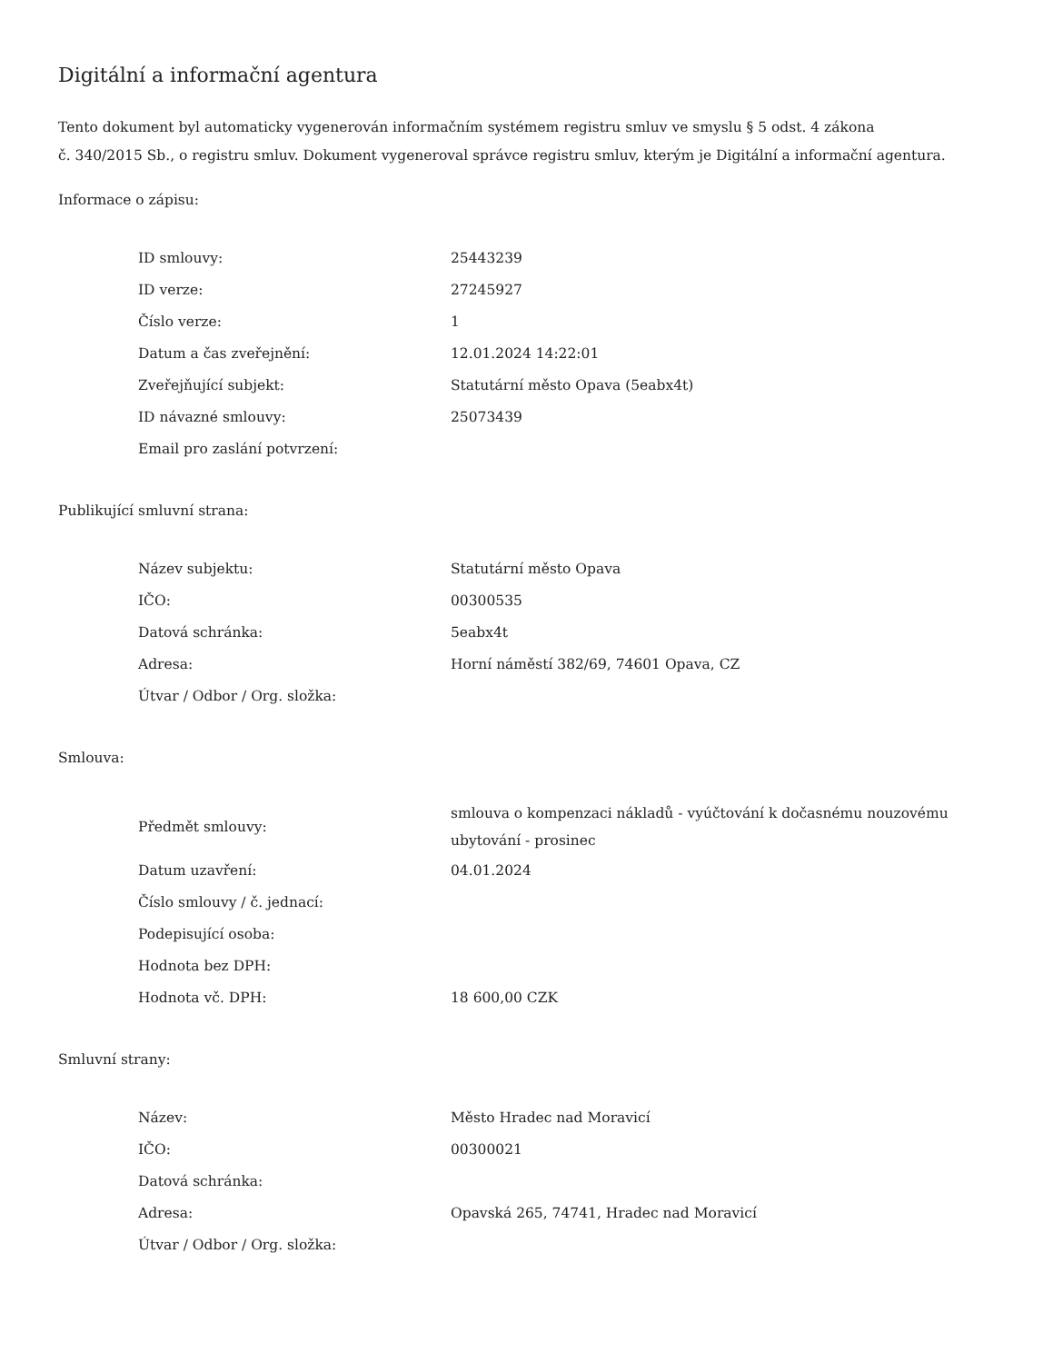Digitální a informační agentura
Tento dokument byl automaticky vygenerován informačním systémem registru smluv ve smyslu § 5 odst. 4 zákona
č. 340/2015 Sb., o registru smluv. Dokument vygeneroval správce registru smluv, kterým je Digitální a informační agentura.
Informace o zápisu:
| ID smlouvy: | 25443239 |
| ID verze: | 27245927 |
| Číslo verze: | 1 |
| Datum a čas zveřejnění: | 12.01.2024 14:22:01 |
| Zveřejňující subjekt: | Statutární město Opava (5eabx4t) |
| ID návazné smlouvy: | 25073439 |
| Email pro zaslání potvrzení: | |
Publikující smluvní strana:
| Název subjektu: | Statutární město Opava |
| IČO: | 00300535 |
| Datová schránka: | 5eabx4t |
| Adresa: | Horní náměstí 382/69, 74601 Opava, CZ |
| Útvar / Odbor / Org. složka: | |
Smlouva:
| Předmět smlouvy: | smlouva o kompenzaci nákladů - vyúčtování k dočasnému nouzovému ubytování - prosinec |
| Datum uzavření: | 04.01.2024 |
| Číslo smlouvy / č. jednací: | |
| Podepisující osoba: | |
| Hodnota bez DPH: | |
| Hodnota vč. DPH: | 18 600,00 CZK |
Smluvní strany:
| Název: | Město Hradec nad Moravicí |
| IČO: | 00300021 |
| Datová schránka: | |
| Adresa: | Opavská 265, 74741, Hradec nad Moravicí |
| Útvar / Odbor / Org. složka: | |